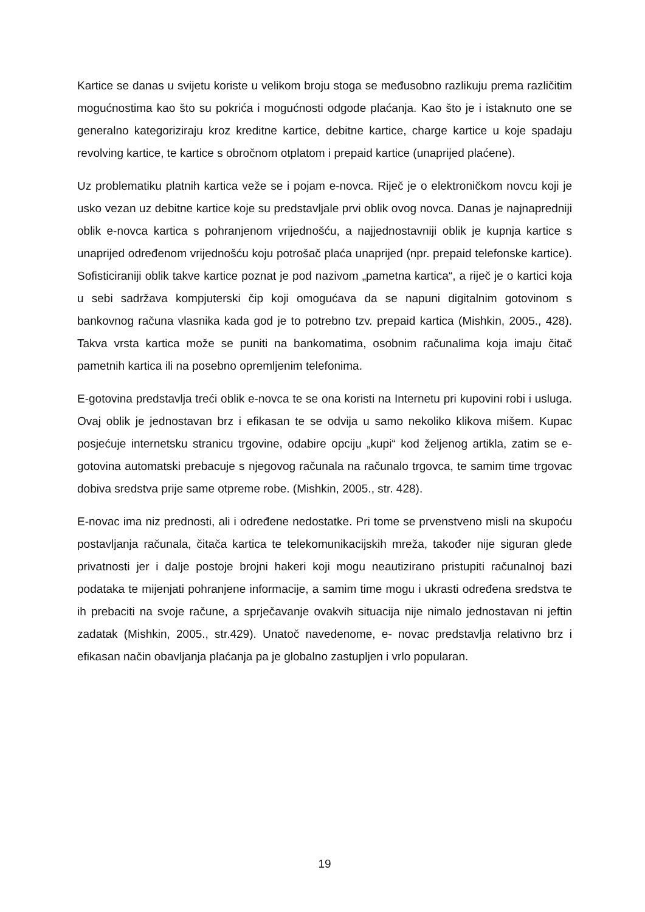Kartice se danas u svijetu koriste u velikom broju stoga se međusobno razlikuju prema različitim mogućnostima kao što su pokrića i mogućnosti odgode plaćanja. Kao što je i istaknuto one se generalno kategoriziraju kroz kreditne kartice, debitne kartice, charge kartice u koje spadaju revolving kartice, te kartice s obročnom otplatom i prepaid kartice (unaprijed plaćene).
Uz problematiku platnih kartica veže se i pojam e-novca. Riječ je o elektroničkom novcu koji je usko vezan uz debitne kartice koje su predstavljale prvi oblik ovog novca. Danas je najnapredniji oblik e-novca kartica s pohranjenom vrijednošću, a najjednostavniji oblik je kupnja kartice s unaprijed određenom vrijednošću koju potrošač plaća unaprijed (npr. prepaid telefonske kartice). Sofisticiraniji oblik takve kartice poznat je pod nazivom „pametna kartica“, a riječ je o kartici koja u sebi sadržava kompjuterski čip koji omogućava da se napuni digitalnim gotovinom s bankovnog računa vlasnika kada god je to potrebno tzv. prepaid kartica (Mishkin, 2005., 428). Takva vrsta kartica može se puniti na bankomatima, osobnim računalima koja imaju čitač pametnih kartica ili na posebno opremljenim telefonima.
E-gotovina predstavlja treći oblik e-novca te se ona koristi na Internetu pri kupovini robi i usluga. Ovaj oblik je jednostavan brz i efikasan te se odvija u samo nekoliko klikova mišem. Kupac posjećuje internetsku stranicu trgovine, odabire opciju „kupi“ kod željenog artikla, zatim se e-gotovina automatski prebacuje s njegovog računala na računalo trgovca, te samim time trgovac dobiva sredstva prije same otpreme robe. (Mishkin, 2005., str. 428).
E-novac ima niz prednosti, ali i određene nedostatke. Pri tome se prvenstveno misli na skupoću postavljanja računala, čitača kartica te telekomunikacijskih mreža, također nije siguran glede privatnosti jer i dalje postoje brojni hakeri koji mogu neautizirano pristupiti računalnoj bazi podataka te mijenjati pohranjene informacije, a samim time mogu i ukrasti određena sredstva te ih prebaciti na svoje račune, a sprječavanje ovakvih situacija nije nimalo jednostavan ni jeftin zadatak (Mishkin, 2005., str.429). Unatoč navedenome, e- novac predstavlja relativno brz i efikasan način obavljanja plaćanja pa je globalno zastupljen i vrlo popularan.
19